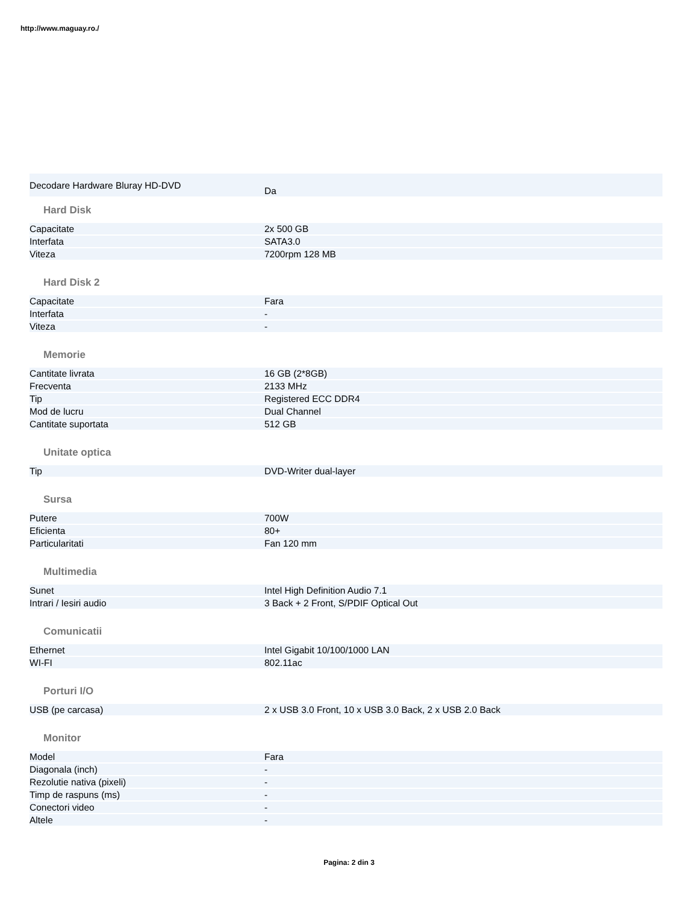http://www.maguay.ro./
| Decodare Hardware Bluray HD-DVD | Da |
Hard Disk
| Capacitate | 2x 500 GB |
| Interfata | SATA3.0 |
| Viteza | 7200rpm 128 MB |
Hard Disk 2
| Capacitate | Fara |
| Interfata | - |
| Viteza | - |
Memorie
| Cantitate livrata | 16 GB (2*8GB) |
| Frecventa | 2133 MHz |
| Tip | Registered ECC DDR4 |
| Mod de lucru | Dual Channel |
| Cantitate suportata | 512 GB |
Unitate optica
| Tip | DVD-Writer dual-layer |
Sursa
| Putere | 700W |
| Eficienta | 80+ |
| Particularitati | Fan 120 mm |
Multimedia
| Sunet | Intel High Definition Audio 7.1 |
| Intrari / Iesiri audio | 3 Back + 2 Front, S/PDIF Optical Out |
Comunicatii
| Ethernet | Intel Gigabit 10/100/1000 LAN |
| WI-FI | 802.11ac |
Porturi I/O
| USB (pe carcasa) | 2 x USB 3.0 Front, 10 x USB 3.0 Back, 2 x USB 2.0 Back |
Monitor
| Model | Fara |
| Diagonala (inch) | - |
| Rezolutie nativa (pixeli) | - |
| Timp de raspuns (ms) | - |
| Conectori video | - |
| Altele | - |
Pagina: 2 din 3